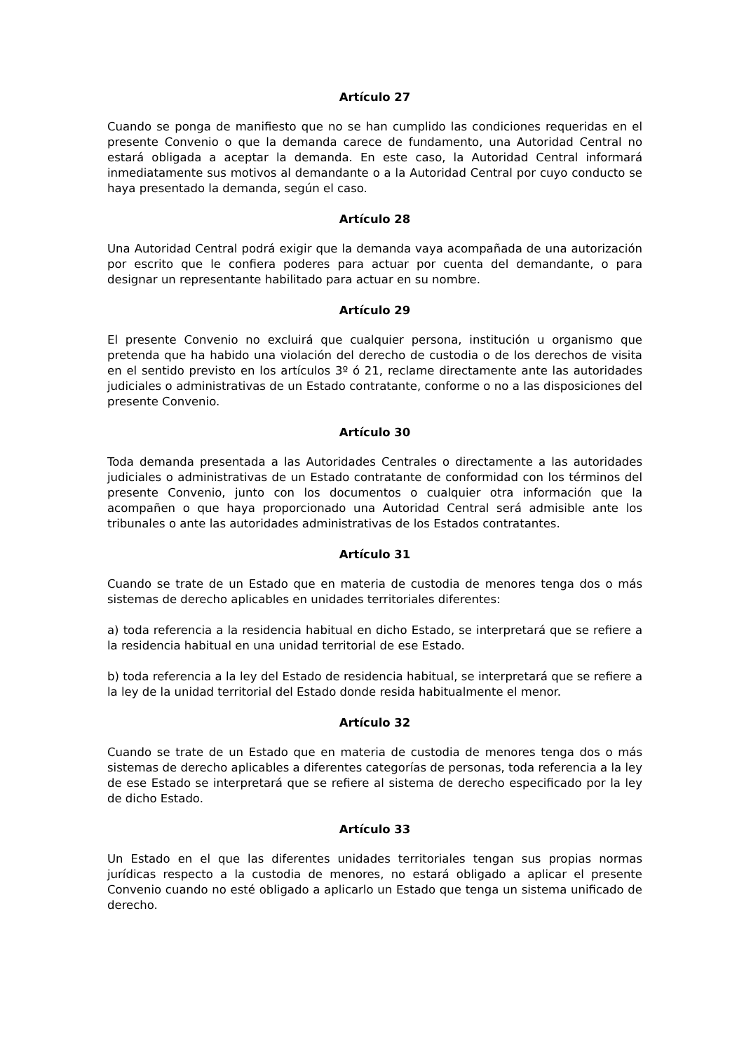Artículo 27
Cuando se ponga de manifiesto que no se han cumplido las condiciones requeridas en el presente Convenio o que la demanda carece de fundamento, una Autoridad Central no estará obligada a aceptar la demanda. En este caso, la Autoridad Central informará inmediatamente sus motivos al demandante o a la Autoridad Central por cuyo conducto se haya presentado la demanda, según el caso.
Artículo 28
Una Autoridad Central podrá exigir que la demanda vaya acompañada de una autorización por escrito que le confiera poderes para actuar por cuenta del demandante, o para designar un representante habilitado para actuar en su nombre.
Artículo 29
El presente Convenio no excluirá que cualquier persona, institución u organismo que pretenda que ha habido una violación del derecho de custodia o de los derechos de visita en el sentido previsto en los artículos 3º ó 21, reclame directamente ante las autoridades judiciales o administrativas de un Estado contratante, conforme o no a las disposiciones del presente Convenio.
Artículo 30
Toda demanda presentada a las Autoridades Centrales o directamente a las autoridades judiciales o administrativas de un Estado contratante de conformidad con los términos del presente Convenio, junto con los documentos o cualquier otra información que la acompañen o que haya proporcionado una Autoridad Central será admisible ante los tribunales o ante las autoridades administrativas de los Estados contratantes.
Artículo 31
Cuando se trate de un Estado que en materia de custodia de menores tenga dos o más sistemas de derecho aplicables en unidades territoriales diferentes:
a) toda referencia a la residencia habitual en dicho Estado, se interpretará que se refiere a la residencia habitual en una unidad territorial de ese Estado.
b) toda referencia a la ley del Estado de residencia habitual, se interpretará que se refiere a la ley de la unidad territorial del Estado donde resida habitualmente el menor.
Artículo 32
Cuando se trate de un Estado que en materia de custodia de menores tenga dos o más sistemas de derecho aplicables a diferentes categorías de personas, toda referencia a la ley de ese Estado se interpretará que se refiere al sistema de derecho especificado por la ley de dicho Estado.
Artículo 33
Un Estado en el que las diferentes unidades territoriales tengan sus propias normas jurídicas respecto a la custodia de menores, no estará obligado a aplicar el presente Convenio cuando no esté obligado a aplicarlo un Estado que tenga un sistema unificado de derecho.